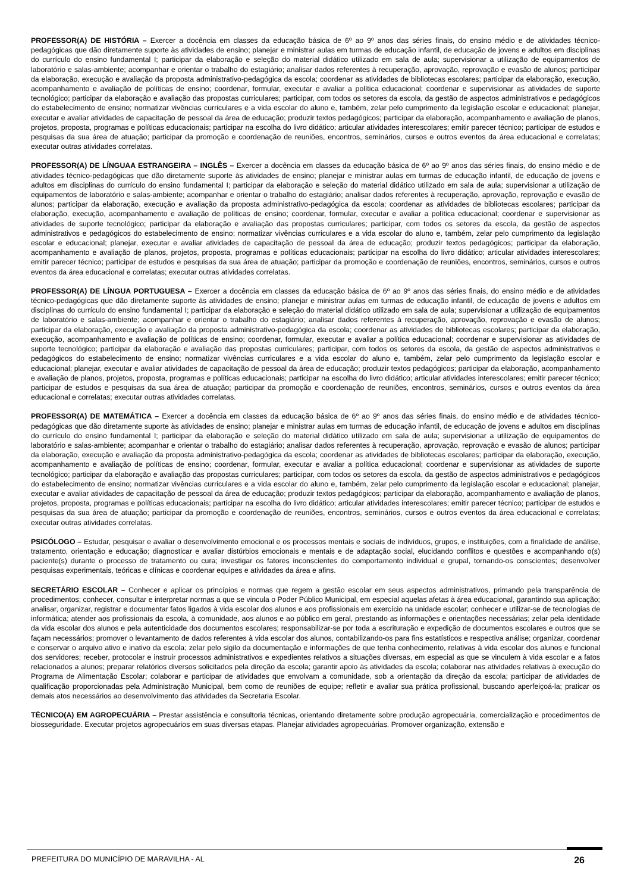PROFESSOR(A) DE HISTÓRIA – Exercer a docência em classes da educação básica de 6º ao 9º anos das séries finais, do ensino médio e de atividades técnico-pedagógicas que dão diretamente suporte às atividades de ensino; planejar e ministrar aulas em turmas de educação infantil, de educação de jovens e adultos em disciplinas do currículo do ensino fundamental I; participar da elaboração e seleção do material didático utilizado em sala de aula; supervisionar a utilização de equipamentos de laboratório e salas-ambiente; acompanhar e orientar o trabalho do estagiário; analisar dados referentes à recuperação, aprovação, reprovação e evasão de alunos; participar da elaboração, execução e avaliação da proposta administrativo-pedagógica da escola; coordenar as atividades de bibliotecas escolares; participar da elaboração, execução, acompanhamento e avaliação de políticas de ensino; coordenar, formular, executar e avaliar a política educacional; coordenar e supervisionar as atividades de suporte tecnológico; participar da elaboração e avaliação das propostas curriculares; participar, com todos os setores da escola, da gestão de aspectos administrativos e pedagógicos do estabelecimento de ensino; normatizar vivências curriculares e a vida escolar do aluno e, também, zelar pelo cumprimento da legislação escolar e educacional; planejar, executar e avaliar atividades de capacitação de pessoal da área de educação; produzir textos pedagógicos; participar da elaboração, acompanhamento e avaliação de planos, projetos, proposta, programas e políticas educacionais; participar na escolha do livro didático; articular atividades interescolares; emitir parecer técnico; participar de estudos e pesquisas da sua área de atuação; participar da promoção e coordenação de reuniões, encontros, seminários, cursos e outros eventos da área educacional e correlatas; executar outras atividades correlatas.
PROFESSOR(A) DE LÍNGUAA ESTRANGEIRA – INGLÊS – Exercer a docência em classes da educação básica de 6º ao 9º anos das séries finais, do ensino médio e de atividades técnico-pedagógicas que dão diretamente suporte às atividades de ensino; planejar e ministrar aulas em turmas de educação infantil, de educação de jovens e adultos em disciplinas do currículo do ensino fundamental I; participar da elaboração e seleção do material didático utilizado em sala de aula; supervisionar a utilização de equipamentos de laboratório e salas-ambiente; acompanhar e orientar o trabalho do estagiário; analisar dados referentes à recuperação, aprovação, reprovação e evasão de alunos; participar da elaboração, execução e avaliação da proposta administrativo-pedagógica da escola; coordenar as atividades de bibliotecas escolares; participar da elaboração, execução, acompanhamento e avaliação de políticas de ensino; coordenar, formular, executar e avaliar a política educacional; coordenar e supervisionar as atividades de suporte tecnológico; participar da elaboração e avaliação das propostas curriculares; participar, com todos os setores da escola, da gestão de aspectos administrativos e pedagógicos do estabelecimento de ensino; normatizar vivências curriculares e a vida escolar do aluno e, também, zelar pelo cumprimento da legislação escolar e educacional; planejar, executar e avaliar atividades de capacitação de pessoal da área de educação; produzir textos pedagógicos; participar da elaboração, acompanhamento e avaliação de planos, projetos, proposta, programas e políticas educacionais; participar na escolha do livro didático; articular atividades interescolares; emitir parecer técnico; participar de estudos e pesquisas da sua área de atuação; participar da promoção e coordenação de reuniões, encontros, seminários, cursos e outros eventos da área educacional e correlatas; executar outras atividades correlatas.
PROFESSOR(A) DE LÍNGUA PORTUGUESA – Exercer a docência em classes da educação básica de 6º ao 9º anos das séries finais, do ensino médio e de atividades técnico-pedagógicas que dão diretamente suporte às atividades de ensino; planejar e ministrar aulas em turmas de educação infantil, de educação de jovens e adultos em disciplinas do currículo do ensino fundamental I; participar da elaboração e seleção do material didático utilizado em sala de aula; supervisionar a utilização de equipamentos de laboratório e salas-ambiente; acompanhar e orientar o trabalho do estagiário; analisar dados referentes à recuperação, aprovação, reprovação e evasão de alunos; participar da elaboração, execução e avaliação da proposta administrativo-pedagógica da escola; coordenar as atividades de bibliotecas escolares; participar da elaboração, execução, acompanhamento e avaliação de políticas de ensino; coordenar, formular, executar e avaliar a política educacional; coordenar e supervisionar as atividades de suporte tecnológico; participar da elaboração e avaliação das propostas curriculares; participar, com todos os setores da escola, da gestão de aspectos administrativos e pedagógicos do estabelecimento de ensino; normatizar vivências curriculares e a vida escolar do aluno e, também, zelar pelo cumprimento da legislação escolar e educacional; planejar, executar e avaliar atividades de capacitação de pessoal da área de educação; produzir textos pedagógicos; participar da elaboração, acompanhamento e avaliação de planos, projetos, proposta, programas e políticas educacionais; participar na escolha do livro didático; articular atividades interescolares; emitir parecer técnico; participar de estudos e pesquisas da sua área de atuação; participar da promoção e coordenação de reuniões, encontros, seminários, cursos e outros eventos da área educacional e correlatas; executar outras atividades correlatas.
PROFESSOR(A) DE MATEMÁTICA – Exercer a docência em classes da educação básica de 6º ao 9º anos das séries finais, do ensino médio e de atividades técnico-pedagógicas que dão diretamente suporte às atividades de ensino; planejar e ministrar aulas em turmas de educação infantil, de educação de jovens e adultos em disciplinas do currículo do ensino fundamental I; participar da elaboração e seleção do material didático utilizado em sala de aula; supervisionar a utilização de equipamentos de laboratório e salas-ambiente; acompanhar e orientar o trabalho do estagiário; analisar dados referentes à recuperação, aprovação, reprovação e evasão de alunos; participar da elaboração, execução e avaliação da proposta administrativo-pedagógica da escola; coordenar as atividades de bibliotecas escolares; participar da elaboração, execução, acompanhamento e avaliação de políticas de ensino; coordenar, formular, executar e avaliar a política educacional; coordenar e supervisionar as atividades de suporte tecnológico; participar da elaboração e avaliação das propostas curriculares; participar, com todos os setores da escola, da gestão de aspectos administrativos e pedagógicos do estabelecimento de ensino; normatizar vivências curriculares e a vida escolar do aluno e, também, zelar pelo cumprimento da legislação escolar e educacional; planejar, executar e avaliar atividades de capacitação de pessoal da área de educação; produzir textos pedagógicos; participar da elaboração, acompanhamento e avaliação de planos, projetos, proposta, programas e políticas educacionais; participar na escolha do livro didático; articular atividades interescolares; emitir parecer técnico; participar de estudos e pesquisas da sua área de atuação; participar da promoção e coordenação de reuniões, encontros, seminários, cursos e outros eventos da área educacional e correlatas; executar outras atividades correlatas.
PSICÓLOGO – Estudar, pesquisar e avaliar o desenvolvimento emocional e os processos mentais e sociais de indivíduos, grupos, e instituições, com a finalidade de análise, tratamento, orientação e educação; diagnosticar e avaliar distúrbios emocionais e mentais e de adaptação social, elucidando conflitos e questões e acompanhando o(s) paciente(s) durante o processo de tratamento ou cura; investigar os fatores inconscientes do comportamento individual e grupal, tornando-os conscientes; desenvolver pesquisas experimentais, teóricas e clínicas e coordenar equipes e atividades da área e afins.
SECRETÁRIO ESCOLAR – Conhecer e aplicar os princípios e normas que regem a gestão escolar em seus aspectos administrativos, primando pela transparência de procedimentos; conhecer, consultar e interpretar normas a que se vincula o Poder Público Municipal, em especial aquelas afetas à área educacional, garantindo sua aplicação; analisar, organizar, registrar e documentar fatos ligados à vida escolar dos alunos e aos profissionais em exercício na unidade escolar; conhecer e utilizar-se de tecnologias de informática; atender aos profissionais da escola, à comunidade, aos alunos e ao público em geral, prestando as informações e orientações necessárias; zelar pela identidade da vida escolar dos alunos e pela autenticidade dos documentos escolares; responsabilizar-se por toda a escrituração e expedição de documentos escolares e outros que se façam necessários; promover o levantamento de dados referentes à vida escolar dos alunos, contabilizando-os para fins estatísticos e respectiva análise; organizar, coordenar e conservar o arquivo ativo e inativo da escola; zelar pelo sigilo da documentação e informações de que tenha conhecimento, relativas à vida escolar dos alunos e funcional dos servidores; receber, protocolar e instruir processos administrativos e expedientes relativos a situações diversas, em especial as que se vinculem à vida escolar e a fatos relacionados a alunos; preparar relatórios diversos solicitados pela direção da escola; garantir apoio às atividades da escola; colaborar nas atividades relativas à execução do Programa de Alimentação Escolar; colaborar e participar de atividades que envolvam a comunidade, sob a orientação da direção da escola; participar de atividades de qualificação proporcionadas pela Administração Municipal, bem como de reuniões de equipe; refletir e avaliar sua prática profissional, buscando aperfeiçoá-la; praticar os demais atos necessários ao desenvolvimento das atividades da Secretaria Escolar.
TÉCNICO(A) EM AGROPECUÁRIA – Prestar assistência e consultoria técnicas, orientando diretamente sobre produção agropecuária, comercialização e procedimentos de biosseguridade. Executar projetos agropecuários em suas diversas etapas. Planejar atividades agropecuárias. Promover organização, extensão e
PREFEITURA DO MUNICÍPIO DE MARAVILHA - AL 26